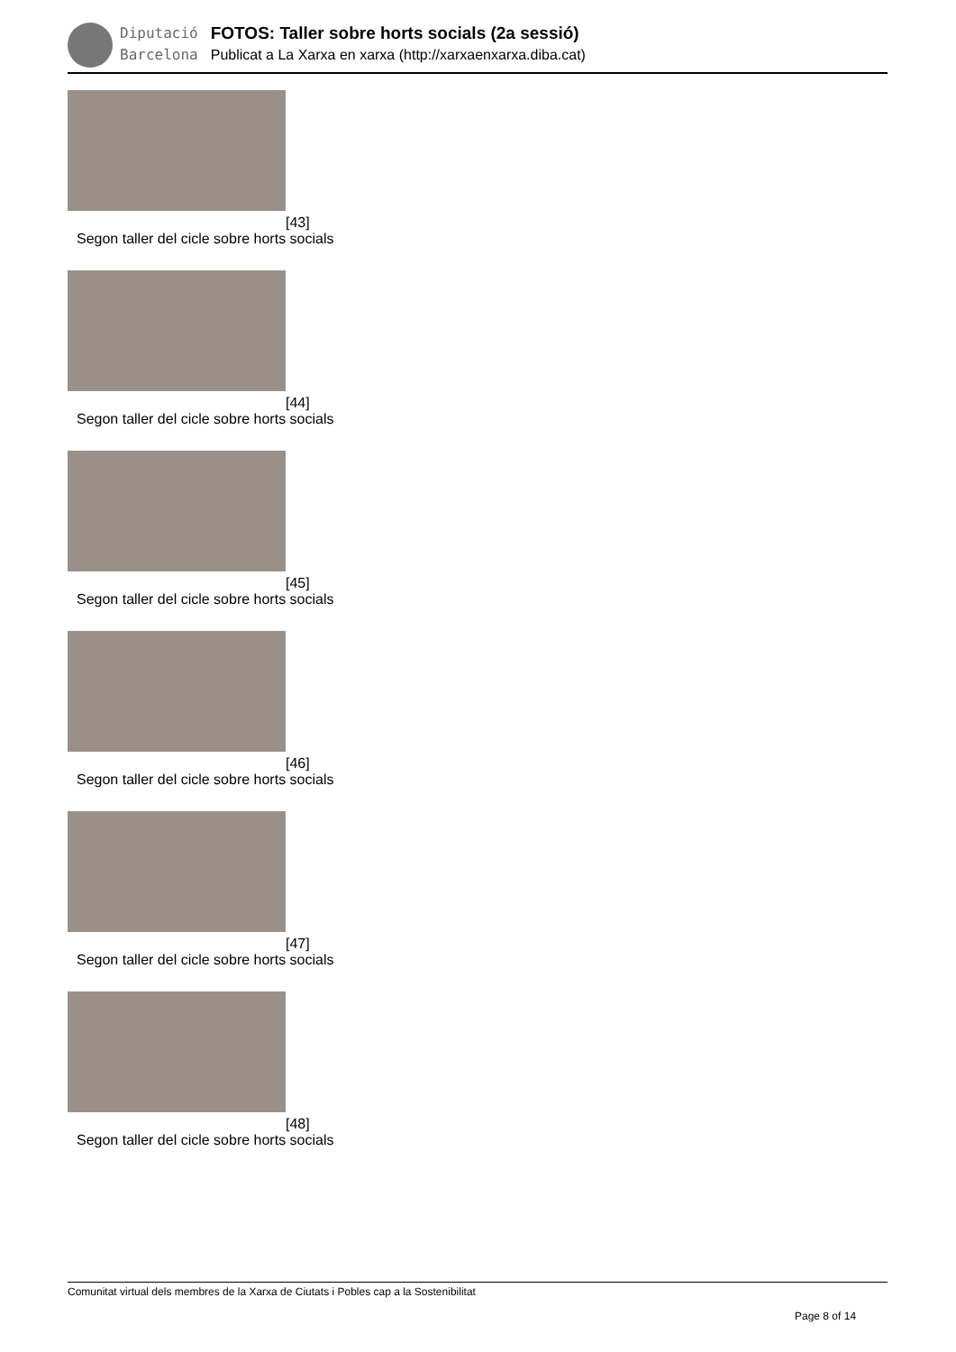Diputació
Barcelona
FOTOS: Taller sobre horts socials (2a sessió)
Publicat a La Xarxa en xarxa (http://xarxaenxarxa.diba.cat)
[43]
Segon taller del cicle sobre horts socials
[44]
Segon taller del cicle sobre horts socials
[45]
Segon taller del cicle sobre horts socials
[46]
Segon taller del cicle sobre horts socials
[47]
Segon taller del cicle sobre horts socials
[48]
Segon taller del cicle sobre horts socials
Comunitat virtual dels membres de la Xarxa de Ciutats i Pobles cap a la Sostenibilitat
Page 8 of 14